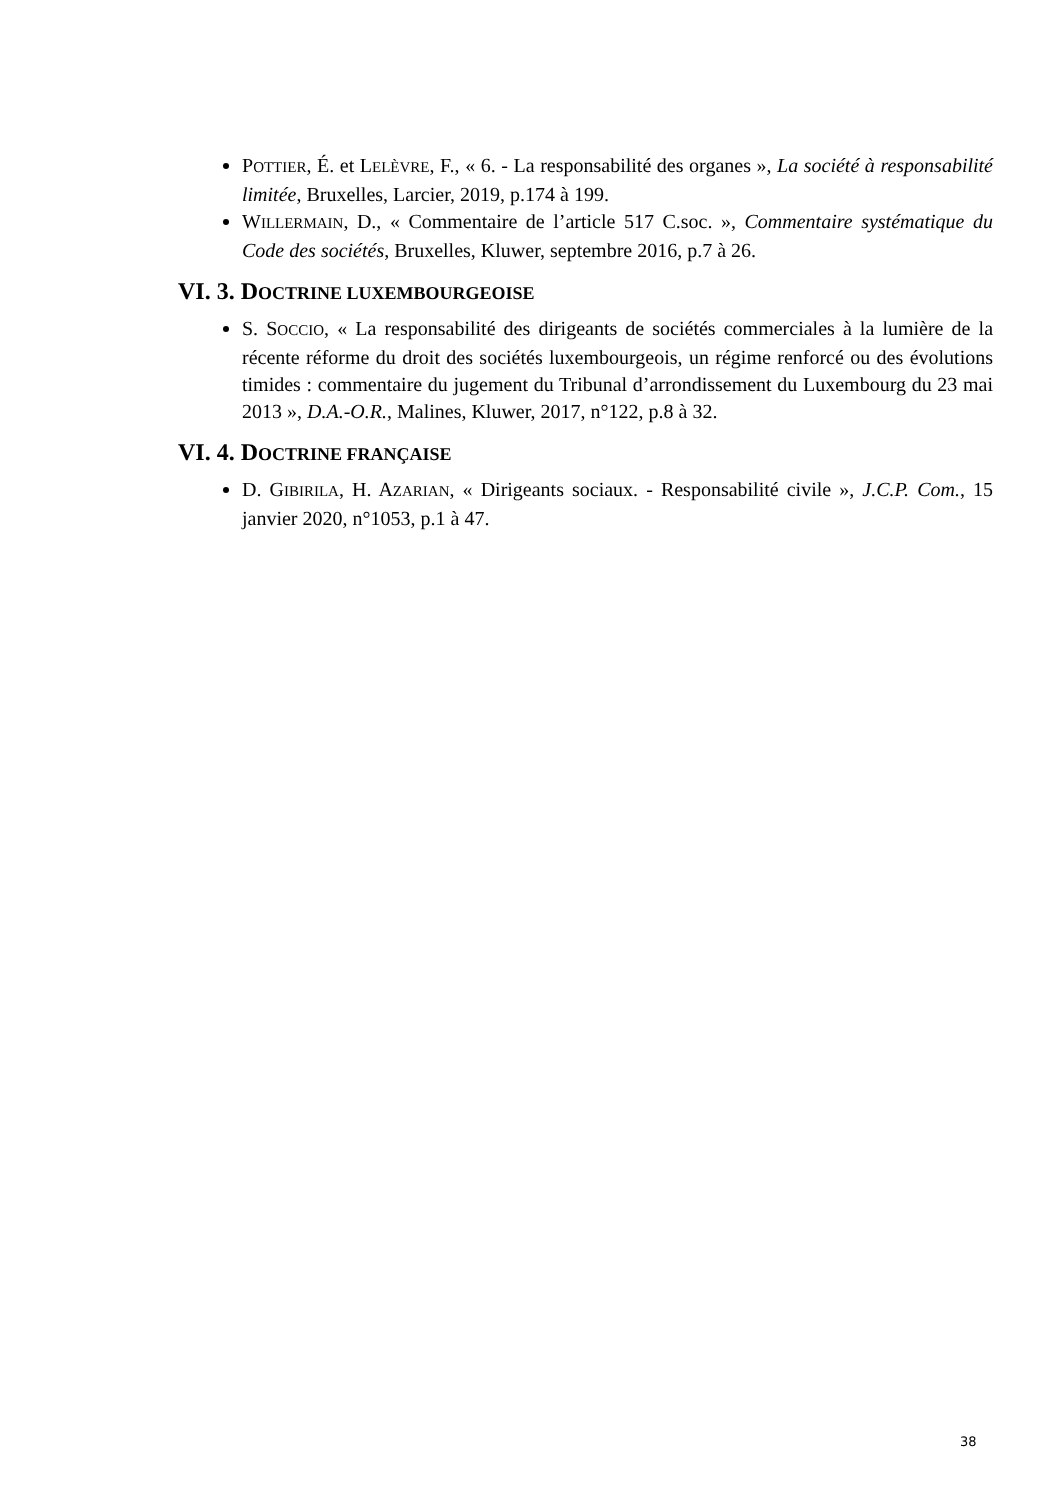POTTIER, É. et LELÈVRE, F., « 6. - La responsabilité des organes », La société à responsabilité limitée, Bruxelles, Larcier, 2019, p.174 à 199.
WILLERMAIN, D., « Commentaire de l’article 517 C.soc. », Commentaire systématique du Code des sociétés, Bruxelles, Kluwer, septembre 2016, p.7 à 26.
VI. 3. DOCTRINE LUXEMBOURGEOISE
S. SOCCIO, « La responsabilité des dirigeants de sociétés commerciales à la lumière de la récente réforme du droit des sociétés luxembourgeois, un régime renforcé ou des évolutions timides : commentaire du jugement du Tribunal d’arrondissement du Luxembourg du 23 mai 2013 », D.A.-O.R., Malines, Kluwer, 2017, n°122, p.8 à 32.
VI. 4. DOCTRINE FRANÇAISE
D. GIBIRILA, H. AZARIAN, « Dirigeants sociaux. - Responsabilité civile », J.C.P. Com., 15 janvier 2020, n°1053, p.1 à 47.
38